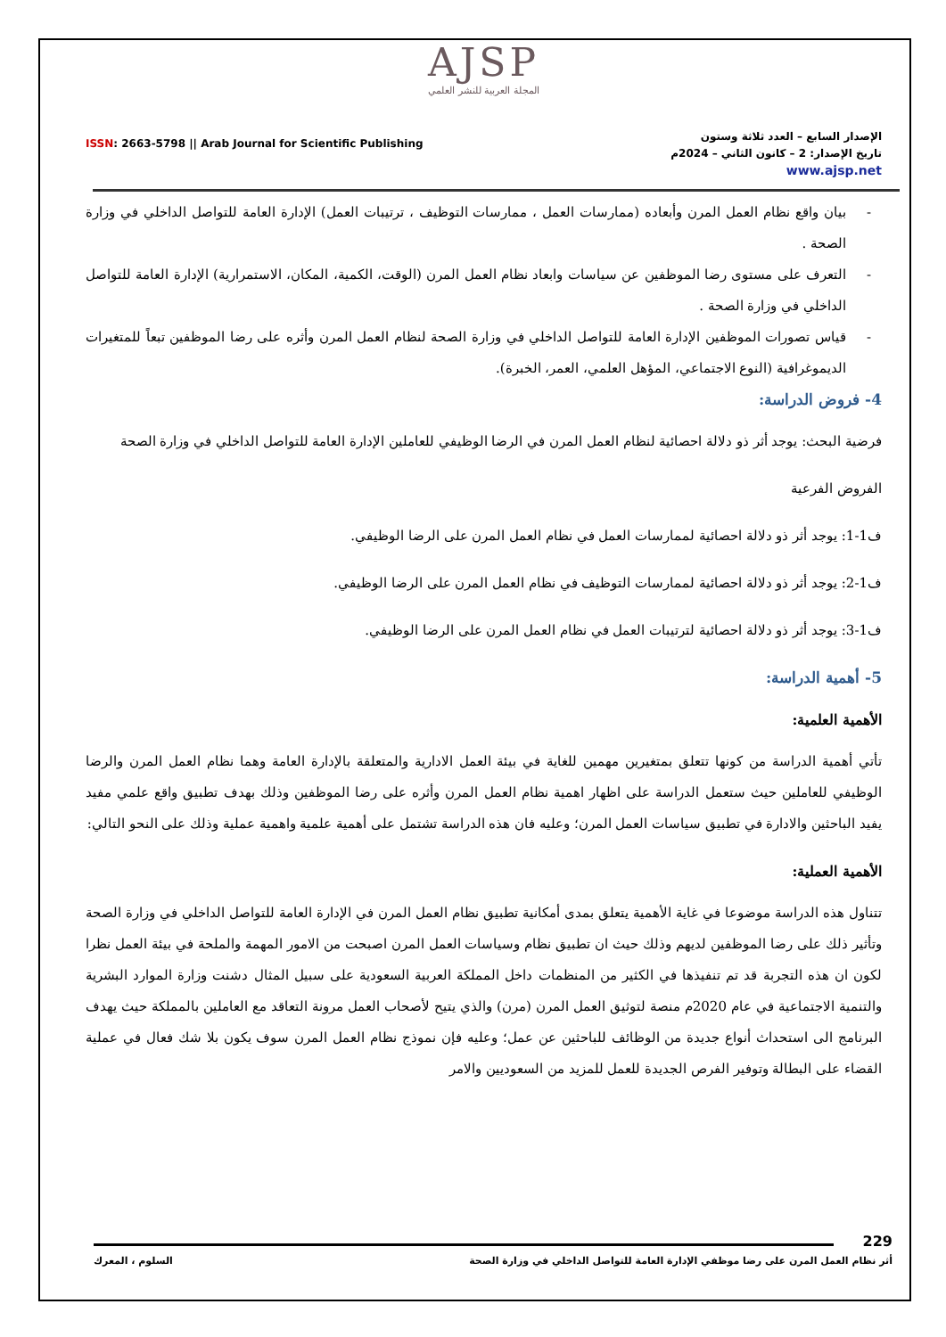AJSP
المجلة العربية للنشر العلمي
ISSN: 2663-5798 || Arab Journal for Scientific Publishing
الإصدار السابع – العدد ثلاثة وستون
تاريخ الإصدار: 2 – كانون الثاني – 2024م
www.ajsp.net
- بيان واقع نظام العمل المرن وأبعاده (ممارسات العمل ، ممارسات التوظيف ، ترتيبات العمل) الإدارة العامة للتواصل الداخلي في وزارة الصحة .
- التعرف على مستوى رضا الموظفين عن سياسات وابعاد نظام العمل المرن (الوقت، الكمية، المكان، الاستمرارية) الإدارة العامة للتواصل الداخلي في وزارة الصحة .
- قياس تصورات الموظفين الإدارة العامة للتواصل الداخلي في وزارة الصحة لنظام العمل المرن وأثره على رضا الموظفين تبعاً للمتغيرات الديموغرافية (النوع الاجتماعي، المؤهل العلمي، العمر، الخبرة).
4- فروض الدراسة:
فرضية البحث: يوجد أثر ذو دلالة احصائية لنظام العمل المرن في الرضا الوظيفي للعاملين الإدارة العامة للتواصل الداخلي في وزارة الصحة
الفروض الفرعية
ف1-1: يوجد أثر ذو دلالة احصائية لممارسات العمل في نظام العمل المرن على الرضا الوظيفي.
ف1-2: يوجد أثر ذو دلالة احصائية لممارسات التوظيف في نظام العمل المرن على الرضا الوظيفي.
ف1-3: يوجد أثر ذو دلالة احصائية لترتيبات العمل في نظام العمل المرن على الرضا الوظيفي.
5- أهمية الدراسة:
الأهمية العلمية:
تأتي أهمية الدراسة من كونها تتعلق بمتغيرين مهمين للغاية في بيئة العمل الادارية والمتعلقة بالإدارة العامة وهما نظام العمل المرن والرضا الوظيفي للعاملين حيث ستعمل الدراسة على اظهار اهمية نظام العمل المرن وأثره على رضا الموظفين وذلك بهدف تطبيق واقع علمي مفيد يفيد الباحثين والادارة في تطبيق سياسات العمل المرن؛ وعليه فان هذه الدراسة تشتمل على أهمية علمية واهمية عملية وذلك على النحو التالي:
الأهمية العملية:
تتناول هذه الدراسة موضوعا في غاية الأهمية يتعلق بمدى أمكانية تطبيق نظام العمل المرن في الإدارة العامة للتواصل الداخلي في وزارة الصحة وتأثير ذلك على رضا الموظفين لديهم وذلك حيث ان تطبيق نظام وسياسات العمل المرن اصبحت من الامور المهمة والملحة في بيئة العمل نظرا لكون ان هذه التجربة قد تم تنفيذها في الكثير من المنظمات داخل المملكة العربية السعودية على سبيل المثال دشنت وزارة الموارد البشرية والتنمية الاجتماعية في عام 2020م منصة لتوثيق العمل المرن (مرن) والذي يتيح لأصحاب العمل مرونة التعاقد مع العاملين بالمملكة حيث يهدف البرنامج الى استحداث أنواع جديدة من الوظائف للباحثين عن عمل؛ وعليه فإن نموذج نظام العمل المرن سوف يكون بلا شك فعال في عملية القضاء على البطالة وتوفير الفرص الجديدة للعمل للمزيد من السعوديين والامر
229
أثر نظام العمل المرن على رضا موظفي الإدارة العامة للتواصل الداخلي في وزارة الصحة السلوم ، المعرك